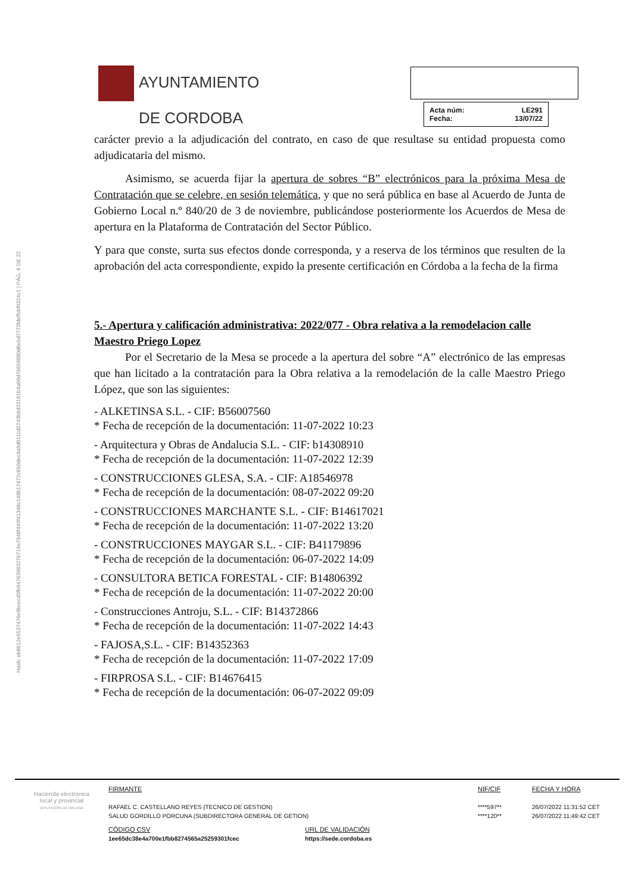Hash: eb8612e5537476e9bcecd3fb94763983276719e7948f449f41348c148b17472c650dec4a9d0111d2743b6d33181b4a09d76659880d6e5d7773fdeffcbf0324c1 | PÁG. 6 DE 22
AYUNTAMIENTO
DE CORDOBA
Acta núm: LE291
Fecha: 13/07/22
carácter previo a la adjudicación del contrato, en caso de que resultase su entidad propuesta como adjudicataria del mismo.
Asimismo, se acuerda fijar la apertura de sobres “B” electrónicos para la próxima Mesa de Contratación que se celebre, en sesión telemática, y que no será pública en base al Acuerdo de Junta de Gobierno Local n.º 840/20 de 3 de noviembre, publicándose posteriormente los Acuerdos de Mesa de apertura en la Plataforma de Contratación del Sector Público.
Y para que conste, surta sus efectos donde corresponda, y a reserva de los términos que resulten de la aprobación del acta correspondiente, expido la presente certificación en Córdoba a la fecha de la firma
5.- Apertura y calificación administrativa: 2022/077 - Obra relativa a la remodelacion calle Maestro Priego Lopez
Por el Secretario de la Mesa se procede a la apertura del sobre “A” electrónico de las empresas que han licitado a la contratación para la Obra relativa a la remodelación de la calle Maestro Priego López, que son las siguientes:
- ALKETINSA S.L. - CIF: B56007560
* Fecha de recepción de la documentación: 11-07-2022 10:23
- Arquitectura y Obras de Andalucia S.L. - CIF: b14308910
* Fecha de recepción de la documentación: 11-07-2022 12:39
- CONSTRUCCIONES GLESA, S.A. - CIF: A18546978
* Fecha de recepción de la documentación: 08-07-2022 09:20
- CONSTRUCCIONES MARCHANTE S.L. - CIF: B14617021
* Fecha de recepción de la documentación: 11-07-2022 13:20
- CONSTRUCCIONES MAYGAR S.L. - CIF: B41179896
* Fecha de recepción de la documentación: 06-07-2022 14:09
- CONSULTORA BETICA FORESTAL - CIF: B14806392
* Fecha de recepción de la documentación: 11-07-2022 20:00
- Construcciones Antroju, S.L. - CIF: B14372866
* Fecha de recepción de la documentación: 11-07-2022 14:43
- FAJOSA,S.L. - CIF: B14352363
* Fecha de recepción de la documentación: 11-07-2022 17:09
- FIRPROSA S.L. - CIF: B14676415
* Fecha de recepción de la documentación: 06-07-2022 09:09
Hacienda electrónica
local y provincial
DIPUTACIÓN DE MÁLAGA
FIRMANTE
RAFAEL C. CASTELLANO REYES (TECNICO DE GESTION)
SALUD GORDILLO PORCUNA (SUBDIRECTORA GENERAL DE GETION)
CÓDIGO CSV
1ee65dc38e4a700e1fbb8274565a25259301fcec
URL DE VALIDACIÓN
https://sede.cordoba.es
NIF/CIF
****597**
****120**
FECHA Y HORA
26/07/2022 11:31:52 CET
26/07/2022 11:49:42 CET